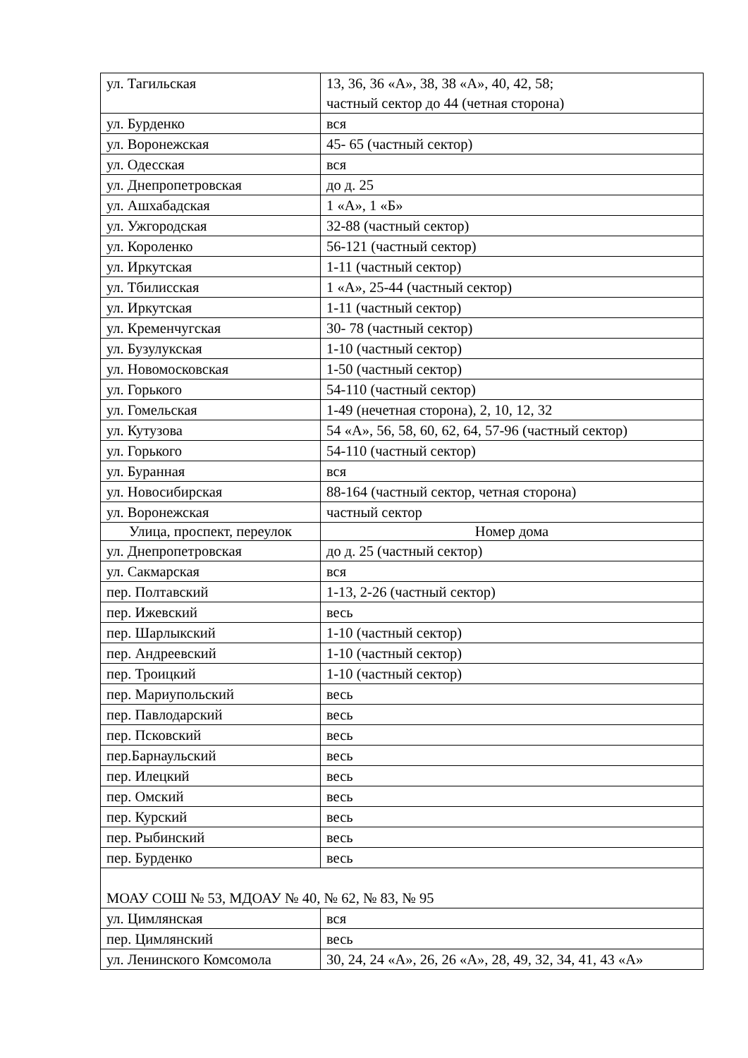| ул. Тагильская | 13, 36, 36 «А», 38, 38 «А», 40, 42, 58; частный сектор до 44 (четная сторона) |
| ул. Бурденко | вся |
| ул. Воронежская | 45- 65 (частный сектор) |
| ул. Одесская | вся |
| ул. Днепропетровская | до д. 25 |
| ул. Ашхабадская | 1 «А», 1 «Б» |
| ул. Ужгородская | 32-88 (частный сектор) |
| ул. Короленко | 56-121 (частный сектор) |
| ул. Иркутская | 1-11 (частный сектор) |
| ул. Тбилисская | 1 «А», 25-44 (частный сектор) |
| ул. Иркутская | 1-11 (частный сектор) |
| ул. Кременчугская | 30- 78 (частный сектор) |
| ул. Бузулукская | 1-10 (частный сектор) |
| ул. Новомосковская | 1-50 (частный сектор) |
| ул. Горького | 54-110 (частный сектор) |
| ул. Гомельская | 1-49 (нечетная сторона), 2, 10, 12, 32 |
| ул. Кутузова | 54 «А», 56, 58, 60, 62, 64, 57-96 (частный сектор) |
| ул. Горького | 54-110 (частный сектор) |
| ул. Буранная | вся |
| ул. Новосибирская | 88-164 (частный сектор, четная сторона) |
| ул. Воронежская | частный сектор |
| Улица, проспект, переулок | Номер дома |
| ул. Днепропетровская | до д. 25 (частный сектор) |
| ул. Сакмарская | вся |
| пер. Полтавский | 1-13, 2-26 (частный сектор) |
| пер. Ижевский | весь |
| пер. Шарлыкский | 1-10 (частный сектор) |
| пер. Андреевский | 1-10 (частный сектор) |
| пер. Троицкий | 1-10 (частный сектор) |
| пер. Мариупольский | весь |
| пер. Павлодарский | весь |
| пер. Псковский | весь |
| пер.Барнаульский | весь |
| пер. Илецкий | весь |
| пер. Омский | весь |
| пер. Курский | весь |
| пер. Рыбинский | весь |
| пер. Бурденко | весь |
| МОАУ СОШ № 53, МДОАУ № 40, № 62, № 83, № 95 | |
| ул. Цимлянская | вся |
| пер. Цимлянский | весь |
| ул. Ленинского Комсомола | 30, 24, 24 «А», 26, 26 «А», 28, 49, 32, 34, 41, 43 «А» |